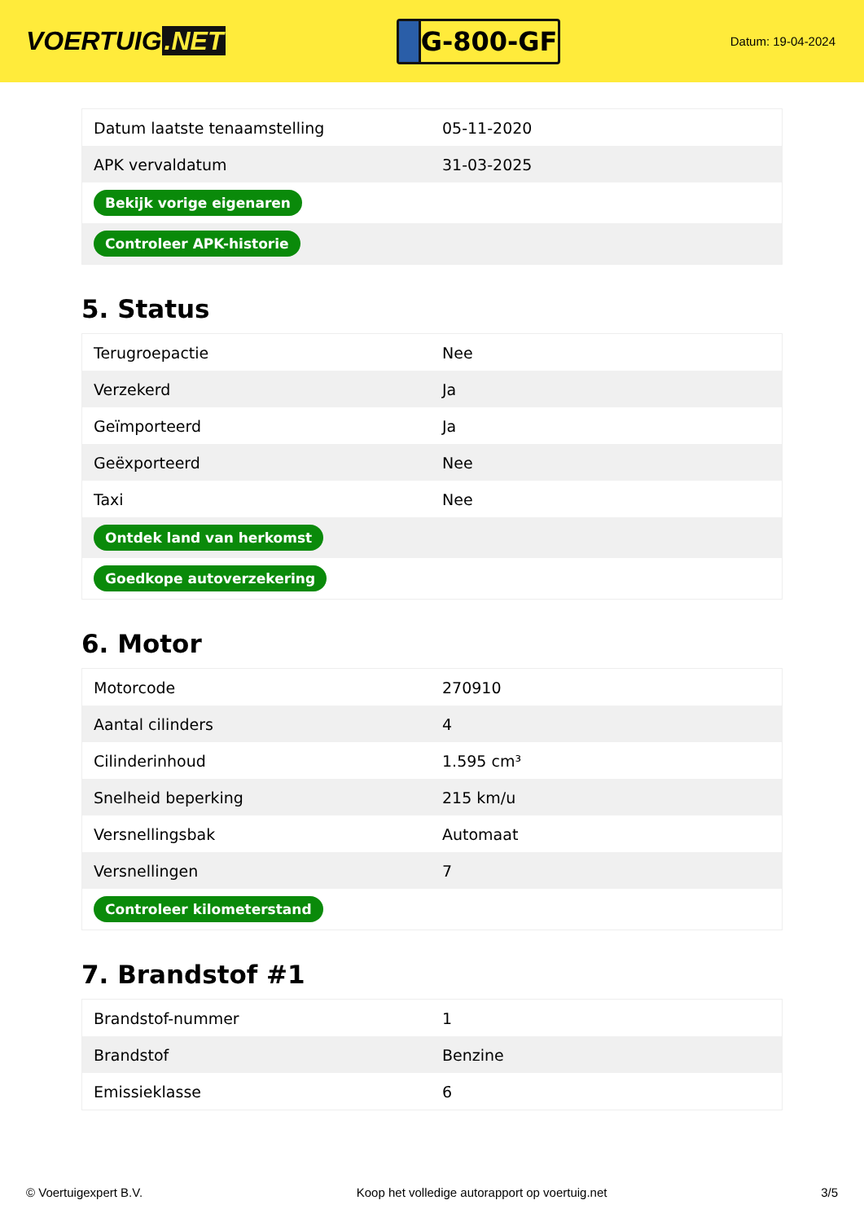VOERTUIG.NET
G-800-GF
Datum: 19-04-2024
| Datum laatste tenaamstelling | 05-11-2020 |
| APK vervaldatum | 31-03-2025 |
| Bekijk vorige eigenaren | |
| Controleer APK-historie | |
5. Status
| Terugroepactie | Nee |
| Verzekerd | Ja |
| Geïmporteerd | Ja |
| Geëxporteerd | Nee |
| Taxi | Nee |
| Ontdek land van herkomst | |
| Goedkope autoverzekering | |
6. Motor
| Motorcode | 270910 |
| Aantal cilinders | 4 |
| Cilinderinhoud | 1.595 cm³ |
| Snelheid beperking | 215 km/u |
| Versnellingsbak | Automaat |
| Versnellingen | 7 |
| Controleer kilometerstand | |
7. Brandstof #1
| Brandstof-nummer | 1 |
| Brandstof | Benzine |
| Emissieklasse | 6 |
© Voertuigexpert B.V. Koop het volledige autorapport op voertuig.net 3/5